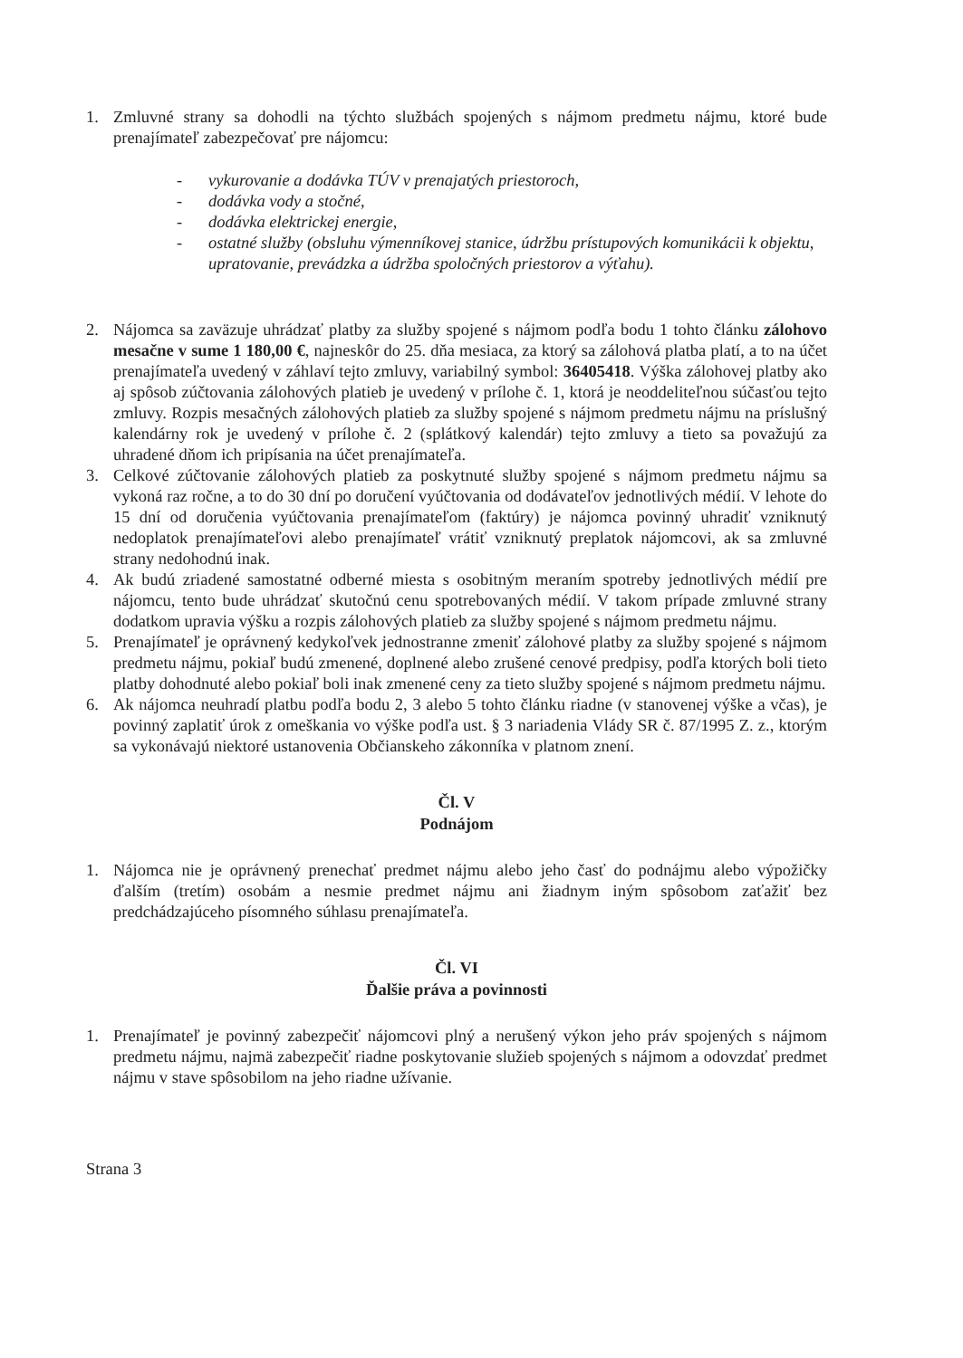1. Zmluvné strany sa dohodli na týchto službách spojených s nájmom predmetu nájmu, ktoré bude prenajímateľ zabezpečovať pre nájomcu:
- vykurovanie a dodávka TÚV v prenajatých priestoroch,
- dodávka vody a stočné,
- dodávka elektrickej energie,
- ostatné služby (obsluhu výmenníkovej stanice, údržbu prístupových komunikácii k objektu, upratovanie, prevádzka a údržba spoločných priestorov a výťahu).
2. Nájomca sa zaväzuje uhrádzať platby za služby spojené s nájmom podľa bodu 1 tohto článku zálohovo mesačne v sume 1 180,00 €, najneskôr do 25. dňa mesiaca, za ktorý sa zálohová platba platí, a to na účet prenajímateľa uvedený v záhlaví tejto zmluvy, variabilný symbol: 36405418. Výška zálohovej platby ako aj spôsob zúčtovania zálohových platieb je uvedený v prílohe č. 1, ktorá je neoddeliteľnou súčasťou tejto zmluvy. Rozpis mesačných zálohových platieb za služby spojené s nájmom predmetu nájmu na príslušný kalendárny rok je uvedený v prílohe č. 2 (splátkový kalendár) tejto zmluvy a tieto sa považujú za uhradené dňom ich pripísania na účet prenajímateľa.
3. Celkové zúčtovanie zálohových platieb za poskytnuté služby spojené s nájmom predmetu nájmu sa vykoná raz ročne, a to do 30 dní po doručení vyúčtovania od dodávateľov jednotlivých médií. V lehote do 15 dní od doručenia vyúčtovania prenajímateľom (faktúry) je nájomca povinný uhradiť vzniknutý nedoplatok prenajímateľovi alebo prenajímateľ vrátiť vzniknutý preplatok nájomcovi, ak sa zmluvné strany nedohodnú inak.
4. Ak budú zriadené samostatné odberné miesta s osobitným meraním spotreby jednotlivých médií pre nájomcu, tento bude uhrádzať skutočnú cenu spotrebovaných médií. V takom prípade zmluvné strany dodatkom upravia výšku a rozpis zálohových platieb za služby spojené s nájmom predmetu nájmu.
5. Prenajímateľ je oprávnený kedykoľvek jednostranne zmeniť zálohové platby za služby spojené s nájmom predmetu nájmu, pokiaľ budú zmenené, doplnené alebo zrušené cenové predpisy, podľa ktorých boli tieto platby dohodnuté alebo pokiaľ boli inak zmenené ceny za tieto služby spojené s nájmom predmetu nájmu.
6. Ak nájomca neuhradí platbu podľa bodu 2, 3 alebo 5 tohto článku riadne (v stanovenej výške a včas), je povinný zaplatiť úrok z omeškania vo výške podľa ust. § 3 nariadenia Vlády SR č. 87/1995 Z. z., ktorým sa vykonávajú niektoré ustanovenia Občianskeho zákonníka v platnom znení.
Čl. V
Podnájom
1. Nájomca nie je oprávnený prenechať predmet nájmu alebo jeho časť do podnájmu alebo výpožičky ďalším (tretím) osobám a nesmie predmet nájmu ani žiadnym iným spôsobom zaťažiť bez predchádzajúceho písomného súhlasu prenajímateľa.
Čl. VI
Ďalšie práva a povinnosti
1. Prenajímateľ je povinný zabezpečiť nájomcovi plný a nerušený výkon jeho práv spojených s nájmom predmetu nájmu, najmä zabezpečiť riadne poskytovanie služieb spojených s nájmom a odovzdať predmet nájmu v stave spôsobilom na jeho riadne užívanie.
Strana 3